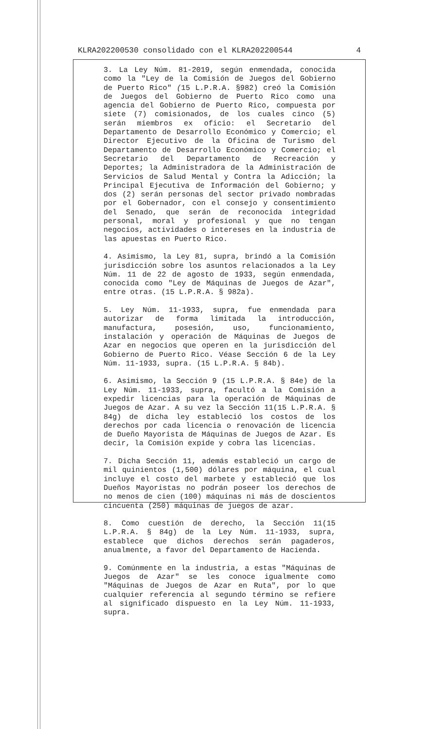KLRA202200530 consolidado con el KLRA202200544 4
3. La Ley Núm. 81-2019, según enmendada, conocida como la "Ley de la Comisión de Juegos del Gobierno de Puerto Rico" (15 L.P.R.A. §982) creó la Comisión de Juegos del Gobierno de Puerto Rico como una agencia del Gobierno de Puerto Rico, compuesta por siete (7) comisionados, de los cuales cinco (5) serán miembros ex oficio: el Secretario del Departamento de Desarrollo Económico y Comercio; el Director Ejecutivo de la Oficina de Turismo del Departamento de Desarrollo Económico y Comercio; el Secretario del Departamento de Recreación y Deportes; la Administradora de la Administración de Servicios de Salud Mental y Contra la Adicción; la Principal Ejecutiva de Información del Gobierno; y dos (2) serán personas del sector privado nombradas por el Gobernador, con el consejo y consentimiento del Senado, que serán de reconocida integridad personal, moral y profesional y que no tengan negocios, actividades o intereses en la industria de las apuestas en Puerto Rico.
4. Asimismo, la Ley 81, supra, brindó a la Comisión jurisdicción sobre los asuntos relacionados a la Ley Núm. 11 de 22 de agosto de 1933, según enmendada, conocida como "Ley de Máquinas de Juegos de Azar", entre otras. (15 L.P.R.A. § 982a).
5. Ley Núm. 11-1933, supra, fue enmendada para autorizar de forma limitada la introducción, manufactura, posesión, uso, funcionamiento, instalación y operación de Máquinas de Juegos de Azar en negocios que operen en la jurisdicción del Gobierno de Puerto Rico. Véase Sección 6 de la Ley Núm. 11-1933, supra. (15 L.P.R.A. § 84b).
6. Asimismo, la Sección 9 (15 L.P.R.A. § 84e) de la Ley Núm. 11-1933, supra, facultó a la Comisión a expedir licencias para la operación de Máquinas de Juegos de Azar. A su vez la Sección 11(15 L.P.R.A. § 84g) de dicha ley estableció los costos de los derechos por cada licencia o renovación de licencia de Dueño Mayorista de Máquinas de Juegos de Azar. Es decir, la Comisión expide y cobra las licencias.
7. Dicha Sección 11, además estableció un cargo de mil quinientos (1,500) dólares por máquina, el cual incluye el costo del marbete y estableció que los Dueños Mayoristas no podrán poseer los derechos de no menos de cien (100) máquinas ni más de doscientos cincuenta (250) máquinas de juegos de azar.
8. Como cuestión de derecho, la Sección 11(15 L.P.R.A. § 84g) de la Ley Núm. 11-1933, supra, establece que dichos derechos serán pagaderos, anualmente, a favor del Departamento de Hacienda.
9. Comúnmente en la industria, a estas "Máquinas de Juegos de Azar" se les conoce igualmente como "Máquinas de Juegos de Azar en Ruta", por lo que cualquier referencia al segundo término se refiere al significado dispuesto en la Ley Núm. 11-1933, supra.